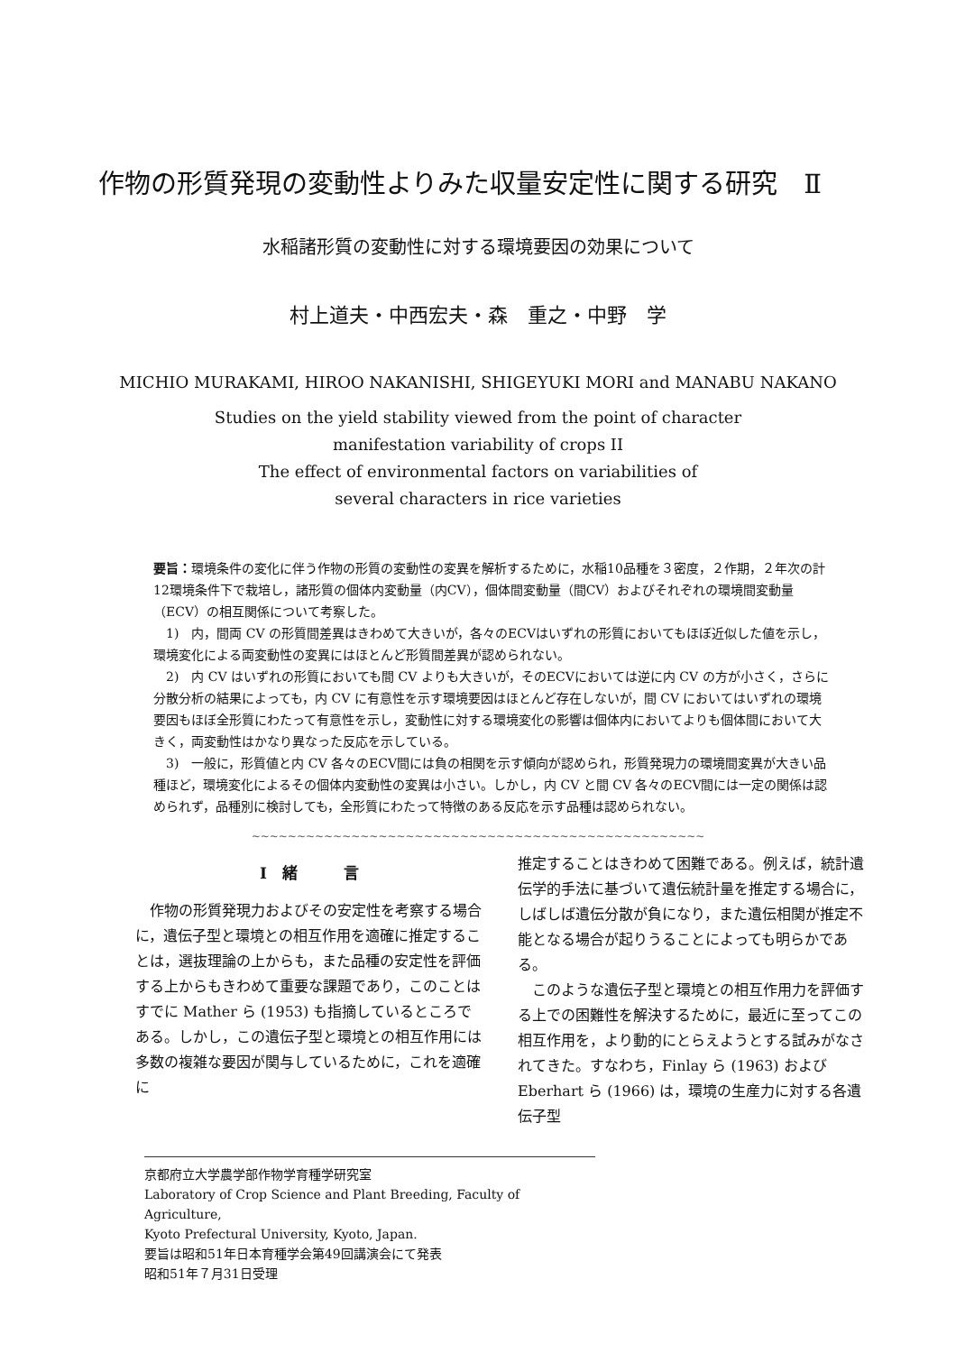作物の形質発現の変動性よりみた収量安定性に関する研究　Ⅱ
水稲諸形質の変動性に対する環境要因の効果について
村上道夫・中西宏夫・森　重之・中野　学
MICHIO MURAKAMI, HIROO NAKANISHI, SHIGEYUKI MORI and MANABU NAKANO
Studies on the yield stability viewed from the point of character
manifestation variability of crops II
The effect of environmental factors on variabilities of
several characters in rice varieties
要旨：環境条件の変化に伴う作物の形質の変動性の変異を解析するために，水稲10品種を３密度，２作期，２年次の計12環境条件下で栽培し，諸形質の個体内変動量（内CV），個体間変動量（間CV）およびそれぞれの環境間変動量（ECV）の相互関係について考察した。
1)　内，間両 CV の形質間差異はきわめて大きいが，各々のECVはいずれの形質においてもほぼ近似した値を示し，環境変化による両変動性の変異にはほとんど形質間差異が認められない。
2)　内 CV はいずれの形質においても間 CV よりも大きいが，そのECVにおいては逆に内 CV の方が小さく，さらに分散分析の結果によっても，内 CV に有意性を示す環境要因はほとんど存在しないが，間 CV においてはいずれの環境要因もほぼ全形質にわたって有意性を示し，変動性に対する環境変化の影響は個体内においてよりも個体間において大きく，両変動性はかなり異なった反応を示している。
3)　一般に，形質値と内 CV 各々のECV間には負の相関を示す傾向が認められ，形質発現力の環境間変異が大きい品種ほど，環境変化によるその個体内変動性の変異は小さい。しかし，内 CV と間 CV 各々のECV間には一定の関係は認められず，品種別に検討しても，全形質にわたって特徴のある反応を示す品種は認められない。
~~~~~~~~~~~~~~~~~~~~~~~~~~~~~~~~~~~~~~~~~~~~~~~~~~
I　緒　　　言
作物の形質発現力およびその安定性を考察する場合に，遺伝子型と環境との相互作用を適確に推定することは，選抜理論の上からも，また品種の安定性を評価する上からもきわめて重要な課題であり，このことはすでに Mather ら (1953) も指摘しているところである。しかし，この遺伝子型と環境との相互作用には多数の複雑な要因が関与しているために，これを適確に
推定することはきわめて困難である。例えば，統計遺伝学的手法に基づいて遺伝統計量を推定する場合に，しばしば遺伝分散が負になり，また遺伝相関が推定不能となる場合が起りうることによっても明らかである。
このような遺伝子型と環境との相互作用力を評価する上での困難性を解決するために，最近に至ってこの相互作用を，より動的にとらえようとする試みがなされてきた。すなわち，Finlay ら (1963) および Eberhart ら (1966) は，環境の生産力に対する各遺伝子型
京都府立大学農学部作物学育種学研究室
Laboratory of Crop Science and Plant Breeding, Faculty of Agriculture,
Kyoto Prefectural University, Kyoto, Japan.
要旨は昭和51年日本育種学会第49回講演会にて発表
昭和51年７月31日受理